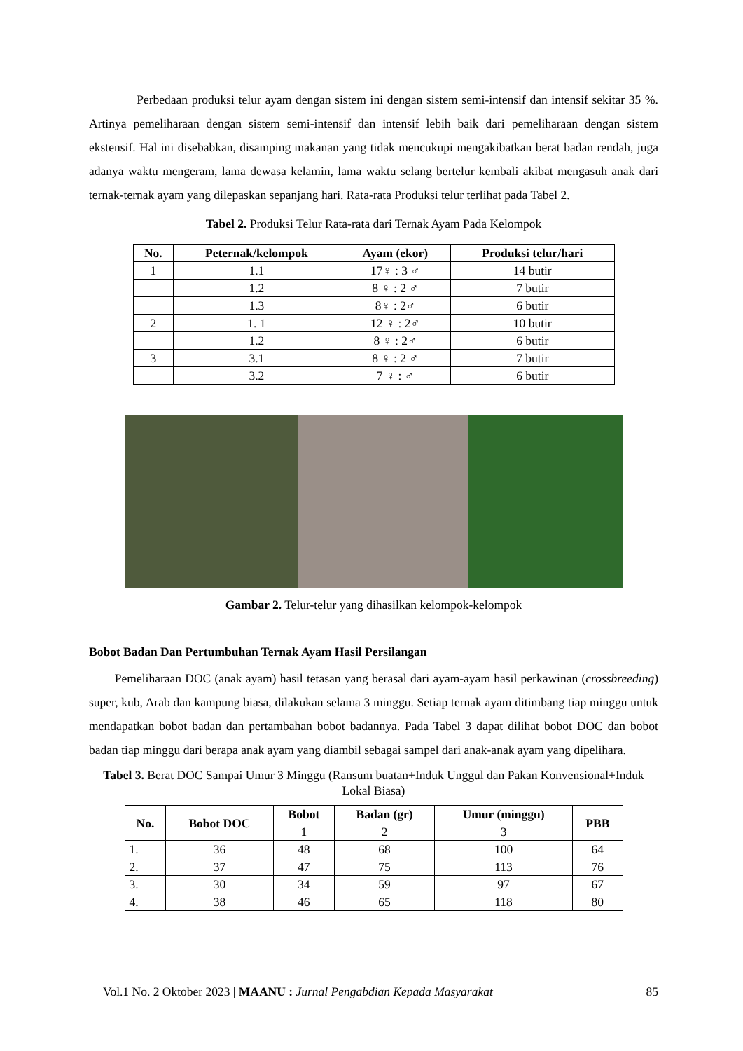Perbedaan produksi telur ayam dengan sistem ini dengan sistem semi-intensif dan intensif sekitar 35 %. Artinya pemeliharaan dengan sistem semi-intensif dan intensif lebih baik dari pemeliharaan dengan sistem ekstensif. Hal ini disebabkan, disamping makanan yang tidak mencukupi mengakibatkan berat badan rendah, juga adanya waktu mengeram, lama dewasa kelamin, lama waktu selang bertelur kembali akibat mengasuh anak dari ternak-ternak ayam yang dilepaskan sepanjang hari. Rata-rata Produksi telur terlihat pada Tabel 2.
Tabel 2. Produksi Telur Rata-rata dari Ternak Ayam Pada Kelompok
| No. | Peternak/kelompok | Ayam (ekor) | Produksi telur/hari |
| --- | --- | --- | --- |
| 1 | 1.1 | 17♀ : 3 ♂ | 14 butir |
| | 1.2 | 8 ♀ : 2 ♂ | 7 butir |
| | 1.3 | 8♀ : 2♂ | 6 butir |
| 2 | 1. 1 | 12 ♀ : 2♂ | 10 butir |
| | 1.2 | 8 ♀ : 2♂ | 6 butir |
| 3 | 3.1 | 8 ♀ : 2 ♂ | 7 butir |
| | 3.2 | 7 ♀ : ♂ | 6 butir |
Gambar 2. Telur-telur yang dihasilkan kelompok-kelompok
Bobot Badan Dan Pertumbuhan Ternak Ayam Hasil Persilangan
Pemeliharaan DOC (anak ayam) hasil tetasan yang berasal dari ayam-ayam hasil perkawinan (crossbreeding) super, kub, Arab dan kampung biasa, dilakukan selama 3 minggu. Setiap ternak ayam ditimbang tiap minggu untuk mendapatkan bobot badan dan pertambahan bobot badannya. Pada Tabel 3 dapat dilihat bobot DOC dan bobot badan tiap minggu dari berapa anak ayam yang diambil sebagai sampel dari anak-anak ayam yang dipelihara.
Tabel 3. Berat DOC Sampai Umur 3 Minggu (Ransum buatan+Induk Unggul dan Pakan Konvensional+Induk Lokal Biasa)
| No. | Bobot DOC | Bobot | Badan (gr) | Umur (minggu) | PBB |
| --- | --- | --- | --- | --- | --- |
| | | 1 | 2 | 3 | |
| 1. | 36 | 48 | 68 | 100 | 64 |
| 2. | 37 | 47 | 75 | 113 | 76 |
| 3. | 30 | 34 | 59 | 97 | 67 |
| 4. | 38 | 46 | 65 | 118 | 80 |
Vol.1 No. 2 Oktober 2023 | MAANU : Jurnal Pengabdian Kepada Masyarakat 85